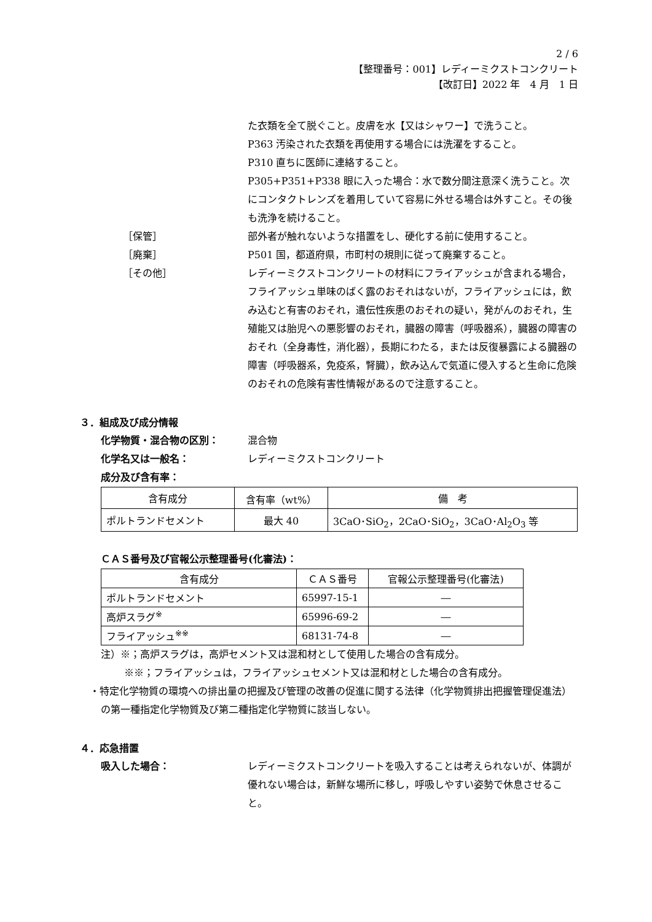2 / 6
【整理番号：001】レディーミクストコンクリート
【改訂日】2022 年　4 月　1 日
た衣類を全て脱ぐこと。皮膚を水【又はシャワー】で洗うこと。
P363 汚染された衣類を再使用する場合には洗濯をすること。
P310 直ちに医師に連絡すること。
P305+P351+P338 眼に入った場合：水で数分間注意深く洗うこと。次にコンタクトレンズを着用していて容易に外せる場合は外すこと。その後も洗浄を続けること。
［保管］ 部外者が触れないような措置をし、硬化する前に使用すること。
［廃棄］ P501 国，都道府県，市町村の規則に従って廃棄すること。
［その他］ レディーミクストコンクリートの材料にフライアッシュが含まれる場合，フライアッシュ単味のばく露のおそれはないが，フライアッシュには，飲み込むと有害のおそれ，遺伝性疾患のおそれの疑い，発がんのおそれ，生殖能又は胎児への悪影響のおそれ，臓器の障害（呼吸器系），臓器の障害のおそれ（全身毒性，消化器），長期にわたる，または反復暴露による臓器の障害（呼吸器系，免疫系，腎臓），飲み込んで気道に侵入すると生命に危険のおそれの危険有害性情報があるので注意すること。
３．組成及び成分情報
化学物質・混合物の区別： 混合物
化学名又は一般名： レディーミクストコンクリート
成分及び含有率：
| 含有成分 | 含有率（wt%） | 備 考 |
| --- | --- | --- |
| ポルトランドセメント | 最大 40 | 3CaO･SiO<sub>2</sub>，2CaO･SiO<sub>2</sub>，3CaO･Al<sub>2</sub>O<sub>3</sub> 等 |
ＣＡＳ番号及び官報公示整理番号(化審法)：
| 含有成分 | ＣＡＳ番号 | 官報公示整理番号(化審法) |
| --- | --- | --- |
| ポルトランドセメント | 65997-15-1 | ― |
| 高炉スラグ<sup>※</sup> | 65996-69-2 | ― |
| フライアッシュ<sup>※※</sup> | 68131-74-8 | ― |
注）※；高炉スラグは，高炉セメント又は混和材として使用した場合の含有成分。
※※；フライアッシュは，フライアッシュセメント又は混和材とした場合の含有成分。
・特定化学物質の環境への排出量の把握及び管理の改善の促進に関する法律（化学物質排出把握管理促進法）の第一種指定化学物質及び第二種指定化学物質に該当しない。
４．応急措置
吸入した場合： レディーミクストコンクリートを吸入することは考えられないが、体調が優れない場合は，新鮮な場所に移し，呼吸しやすい姿勢で休息させること。